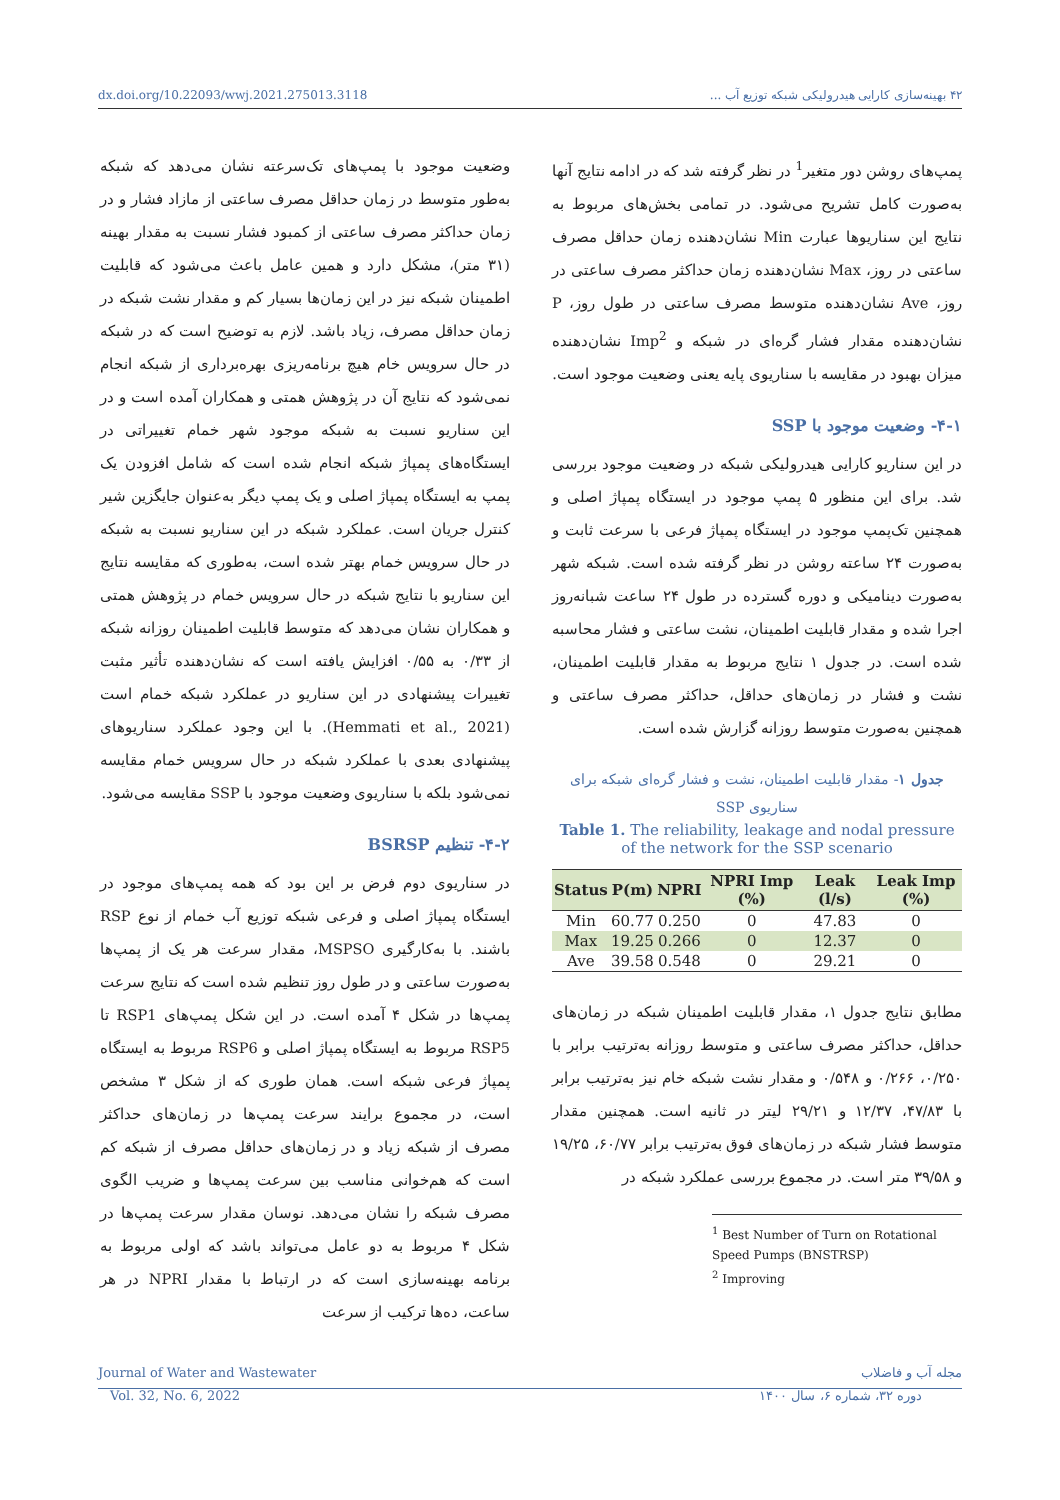dx.doi.org/10.22093/wwj.2021.275013.3118 ۴۲ بهینه‌سازی کارایی هیدرولیکی شبکه توزیع آب ...
پمپ‌های روشن دور متغیر<sup>1</sup> در نظر گرفته شد که در ادامه نتایج آنها به‌صورت کامل تشریح می‌شود. در تمامی بخش‌های مربوط به نتایج این سناریوها عبارت Min نشان‌دهنده زمان حداقل مصرف ساعتی در روز، Max نشان‌دهنده زمان حداکثر مصرف ساعتی در روز، Ave نشان‌دهنده متوسط مصرف ساعتی در طول روز، P نشان‌دهنده مقدار فشار گره‌ای در شبکه و Imp<sup>2</sup> نشان‌دهنده میزان بهبود در مقایسه با سناریوی پایه یعنی وضعیت موجود است.
۴-۱- وضعیت موجود با SSP
در این سناریو کارایی هیدرولیکی شبکه در وضعیت موجود بررسی شد. برای این منظور ۵ پمپ موجود در ایستگاه پمپاژ اصلی و همچنین تک‌پمپ موجود در ایستگاه پمپاژ فرعی با سرعت ثابت و به‌صورت ۲۴ ساعته روشن در نظر گرفته شده است. شبکه شهر به‌صورت دینامیکی و دوره گسترده در طول ۲۴ ساعت شبانه‌روز اجرا شده و مقدار قابلیت اطمینان، نشت ساعتی و فشار محاسبه شده است. در جدول ۱ نتایج مربوط به مقدار قابلیت اطمینان، نشت و فشار در زمان‌های حداقل، حداکثر مصرف ساعتی و همچنین به‌صورت متوسط روزانه گزارش شده است.
جدول ۱- مقدار قابلیت اطمینان، نشت و فشار گره‌ای شبکه برای سناریوی SSP
Table 1. The reliability, leakage and nodal pressure of the network for the SSP scenario
| Status | P(m) | NPRI | NPRI Imp (%) | Leak (l/s) | Leak Imp (%) |
| --- | --- | --- | --- | --- | --- |
| Min | 60.77 | 0.250 | 0 | 47.83 | 0 |
| Max | 19.25 | 0.266 | 0 | 12.37 | 0 |
| Ave | 39.58 | 0.548 | 0 | 29.21 | 0 |
مطابق نتایج جدول ۱، مقدار قابلیت اطمینان شبکه در زمان‌های حداقل، حداکثر مصرف ساعتی و متوسط روزانه به‌ترتیب برابر با ۰/۲۵۰، ۰/۲۶۶ و ۰/۵۴۸ و مقدار نشت شبکه خام نیز به‌ترتیب برابر با ۴۷/۸۳، ۱۲/۳۷ و ۲۹/۲۱ لیتر در ثانیه است. همچنین مقدار متوسط فشار شبکه در زمان‌های فوق به‌ترتیب برابر ۶۰/۷۷، ۱۹/۲۵ و ۳۹/۵۸ متر است. در مجموع بررسی عملکرد شبکه در
<sup>1</sup> Best Number of Turn on Rotational Speed Pumps (BNSTRSP)
<sup>2</sup> Improving
وضعیت موجود با پمپ‌های تک‌سرعته نشان می‌دهد که شبکه به‌طور متوسط در زمان حداقل مصرف ساعتی از مازاد فشار و در زمان حداکثر مصرف ساعتی از کمبود فشار نسبت به مقدار بهینه (۳۱ متر)، مشکل دارد و همین عامل باعث می‌شود که قابلیت اطمینان شبکه نیز در این زمان‌ها بسیار کم و مقدار نشت شبکه در زمان حداقل مصرف، زیاد باشد. لازم به توضیح است که در شبکه در حال سرویس خام هیچ برنامه‌ریزی بهره‌برداری از شبکه انجام نمی‌شود که نتایج آن در پژوهش همتی و همکاران آمده است و در این سناریو نسبت به شبکه موجود شهر خمام تغییراتی در ایستگاه‌های پمپاژ شبکه انجام شده است که شامل افزودن یک پمپ به ایستگاه پمپاژ اصلی و یک پمپ دیگر به‌عنوان جایگزین شیر کنترل جریان است. عملکرد شبکه در این سناریو نسبت به شبکه در حال سرویس خمام بهتر شده است، به‌طوری که مقایسه نتایج این سناریو با نتایج شبکه در حال سرویس خمام در پژوهش همتی و همکاران نشان می‌دهد که متوسط قابلیت اطمینان روزانه شبکه از ۰/۳۳ به ۰/۵۵ افزایش یافته است که نشان‌دهنده تأثیر مثبت تغییرات پیشنهادی در این سناریو در عملکرد شبکه خمام است (Hemmati et al., 2021). با این وجود عملکرد سناریوهای پیشنهادی بعدی با عملکرد شبکه در حال سرویس خمام مقایسه نمی‌شود بلکه با سناریوی وضعیت موجود با SSP مقایسه می‌شود.
۴-۲- تنظیم BSRSP
در سناریوی دوم فرض بر این بود که همه پمپ‌های موجود در ایستگاه پمپاژ اصلی و فرعی شبکه توزیع آب خمام از نوع RSP باشند. با به‌کارگیری MSPSO، مقدار سرعت هر یک از پمپ‌ها به‌صورت ساعتی و در طول روز تنظیم شده است که نتایج سرعت پمپ‌ها در شکل ۴ آمده است. در این شکل پمپ‌های RSP1 تا RSP5 مربوط به ایستگاه پمپاژ اصلی و RSP6 مربوط به ایستگاه پمپاژ فرعی شبکه است. همان طوری که از شکل ۳ مشخص است، در مجموع برایند سرعت پمپ‌ها در زمان‌های حداکثر مصرف از شبکه زیاد و در زمان‌های حداقل مصرف از شبکه کم است که هم‌خوانی مناسب بین سرعت پمپ‌ها و ضریب الگوی مصرف شبکه را نشان می‌دهد. نوسان مقدار سرعت پمپ‌ها در شکل ۴ مربوط به دو عامل می‌تواند باشد که اولی مربوط به برنامه بهینه‌سازی است که در ارتباط با مقدار NPRI در هر ساعت، ده‌ها ترکیب از سرعت
Journal of Water and Wastewater مجله آب و فاضلاب
Vol. 32, No. 6, 2022 دوره ۳۲، شماره ۶، سال ۱۴۰۰